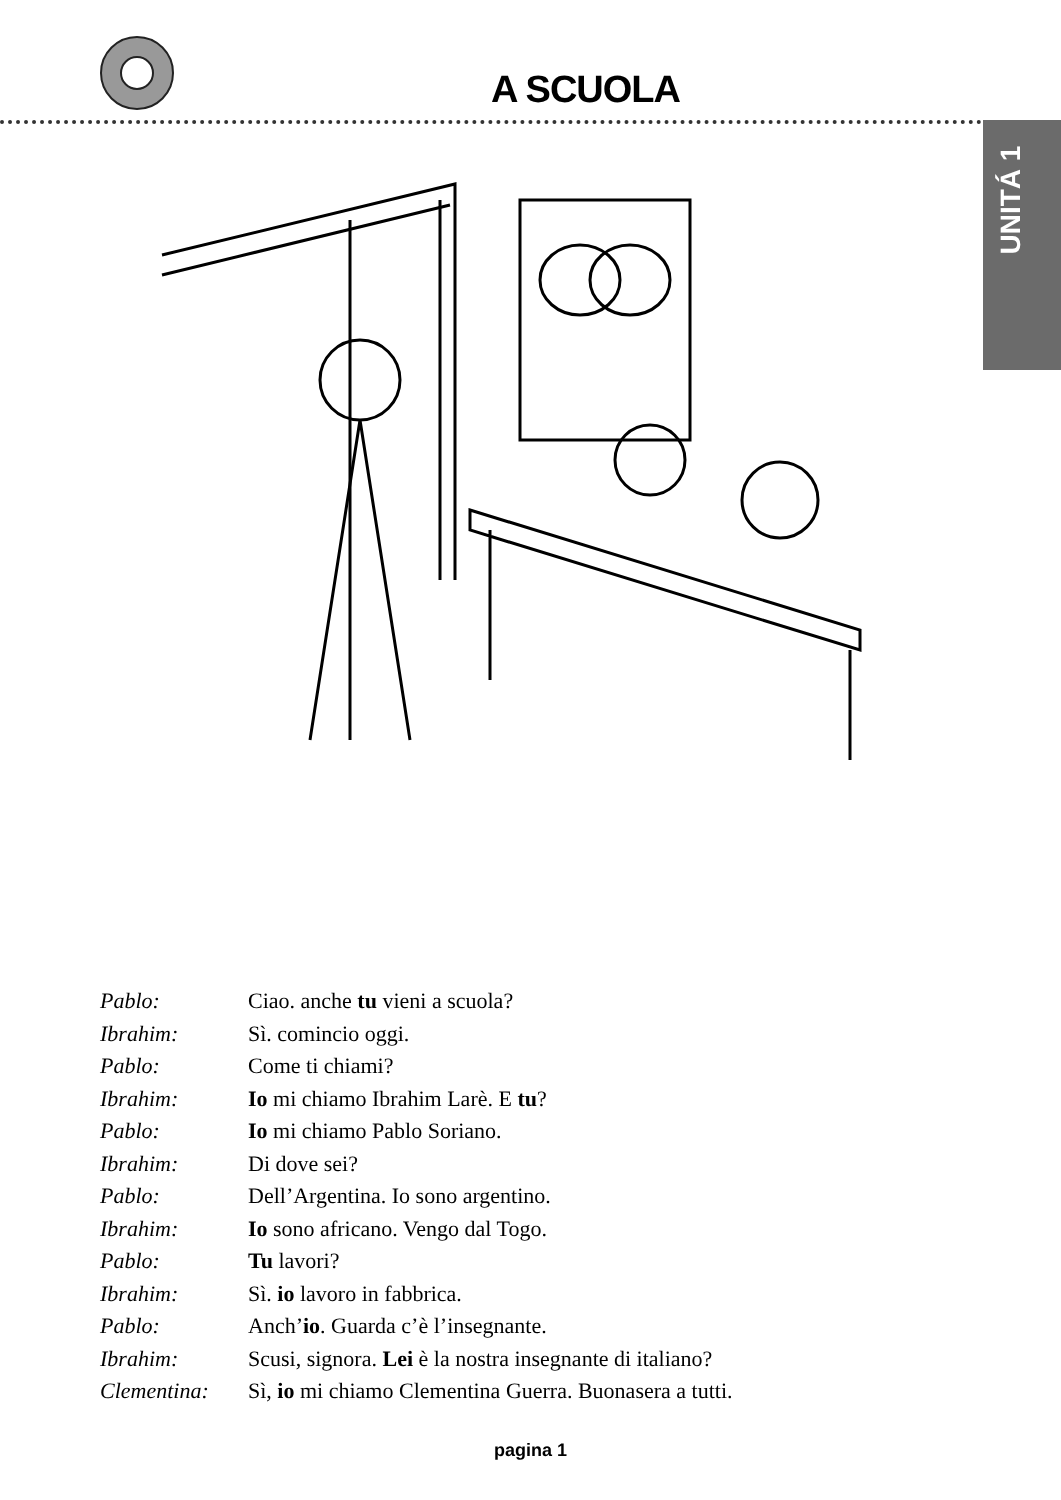A SCUOLA
UNITÁ 1
Pablo: Ciao. anche tu vieni a scuola?
Ibrahim: Sì. comincio oggi.
Pablo: Come ti chiami?
Ibrahim: Io mi chiamo Ibrahim Larè. E tu?
Pablo: Io mi chiamo Pablo Soriano.
Ibrahim: Di dove sei?
Pablo: Dell’Argentina. Io sono argentino.
Ibrahim: Io sono africano. Vengo dal Togo.
Pablo: Tu lavori?
Ibrahim: Sì. io lavoro in fabbrica.
Pablo: Anch’io. Guarda c’è l’insegnante.
Ibrahim: Scusi, signora. Lei è la nostra insegnante di italiano?
Clementina: Sì, io mi chiamo Clementina Guerra. Buonasera a tutti.
pagina 1